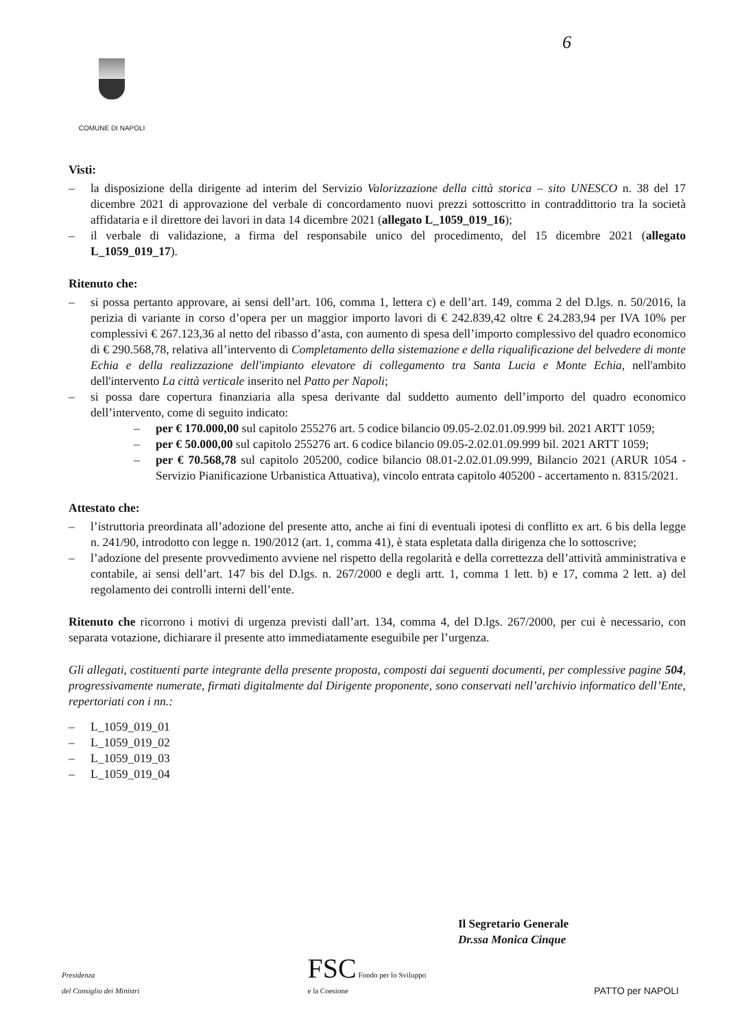6
COMUNE DI NAPOLI
Visti:
– la disposizione della dirigente ad interim del Servizio Valorizzazione della città storica – sito UNESCO n. 38 del 17 dicembre 2021 di approvazione del verbale di concordamento nuovi prezzi sottoscritto in contraddittorio tra la società affidataria e il direttore dei lavori in data 14 dicembre 2021 (allegato L_1059_019_16);
– il verbale di validazione, a firma del responsabile unico del procedimento, del 15 dicembre 2021 (allegato L_1059_019_17).
Ritenuto che:
– si possa pertanto approvare, ai sensi dell’art. 106, comma 1, lettera c) e dell’art. 149, comma 2 del D.lgs. n. 50/2016, la perizia di variante in corso d’opera per un maggior importo lavori di € 242.839,42 oltre € 24.283,94 per IVA 10% per complessivi € 267.123,36 al netto del ribasso d’asta, con aumento di spesa dell’importo complessivo del quadro economico di € 290.568,78, relativa all’intervento di Completamento della sistemazione e della riqualificazione del belvedere di monte Echia e della realizzazione dell'impianto elevatore di collegamento tra Santa Lucia e Monte Echia, nell'ambito dell'intervento La città verticale inserito nel Patto per Napoli;
– si possa dare copertura finanziaria alla spesa derivante dal suddetto aumento dell’importo del quadro economico dell’intervento, come di seguito indicato:
– per € 170.000,00 sul capitolo 255276 art. 5 codice bilancio 09.05-2.02.01.09.999 bil. 2021 ARTT 1059;
– per € 50.000,00 sul capitolo 255276 art. 6 codice bilancio 09.05-2.02.01.09.999 bil. 2021 ARTT 1059;
– per € 70.568,78 sul capitolo 205200, codice bilancio 08.01-2.02.01.09.999, Bilancio 2021 (ARUR 1054 - Servizio Pianificazione Urbanistica Attuativa), vincolo entrata capitolo 405200 - accertamento n. 8315/2021.
Attestato che:
– l’istruttoria preordinata all’adozione del presente atto, anche ai fini di eventuali ipotesi di conflitto ex art. 6 bis della legge n. 241/90, introdotto con legge n. 190/2012 (art. 1, comma 41), è stata espletata dalla dirigenza che lo sottoscrive;
– l’adozione del presente provvedimento avviene nel rispetto della regolarità e della correttezza dell’attività amministrativa e contabile, ai sensi dell’art. 147 bis del D.lgs. n. 267/2000 e degli artt. 1, comma 1 lett. b) e 17, comma 2 lett. a) del regolamento dei controlli interni dell’ente.
Ritenuto che ricorrono i motivi di urgenza previsti dall’art. 134, comma 4, del D.lgs. 267/2000, per cui è necessario, con separata votazione, dichiarare il presente atto immediatamente eseguibile per l’urgenza.
Gli allegati, costituenti parte integrante della presente proposta, composti dai seguenti documenti, per complessive pagine 504, progressivamente numerate, firmati digitalmente dal Dirigente proponente, sono conservati nell’archivio informatico dell’Ente, repertoriati con i nn.:
– L_1059_019_01
– L_1059_019_02
– L_1059_019_03
– L_1059_019_04
Il Segretario Generale
Dr.ssa Monica Cinque
Presidenza
del Consiglio dei Ministri
FSC Fondo per lo Sviluppo
e la Coesione
PATTO per NAPOLI